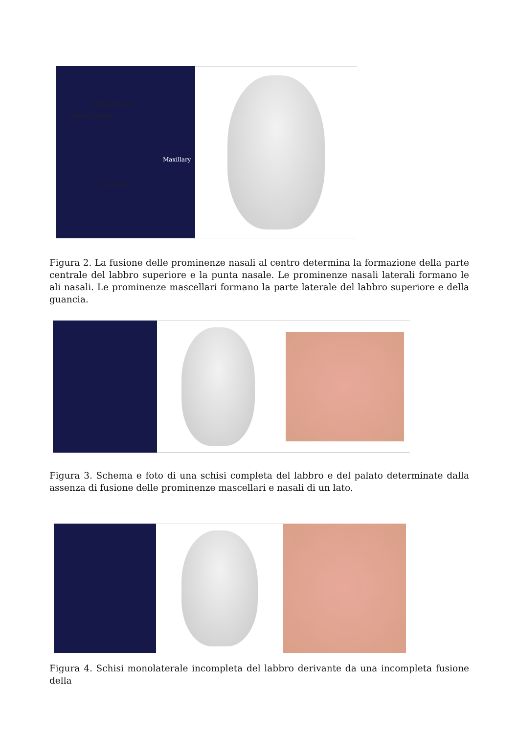Lateral Nasal
Medial Nasal
Maxillary
Mandible
Figura 2. La fusione delle prominenze nasali al centro determina la formazione della parte centrale del labbro superiore e la punta nasale. Le prominenze nasali laterali formano le ali nasali. Le prominenze mascellari formano la parte laterale del labbro superiore e della guancia.
Figura 3. Schema e foto di una schisi completa del labbro e del palato determinate dalla assenza di fusione delle prominenze mascellari e nasali di un lato.
Figura 4. Schisi monolaterale incompleta del labbro derivante da una incompleta fusione della